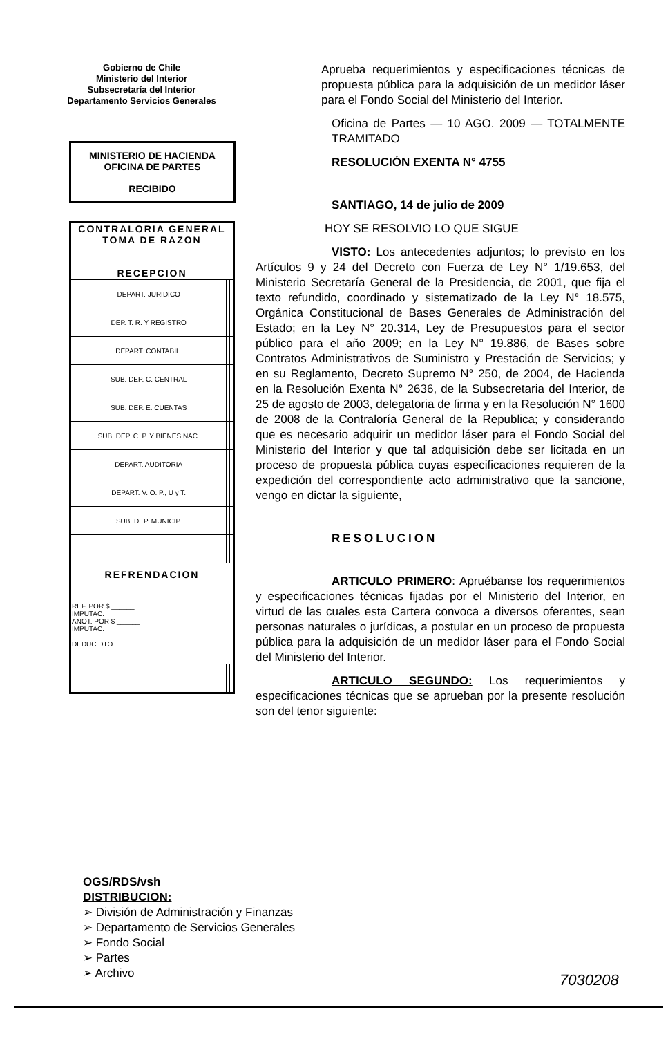Gobierno de Chile
Ministerio del Interior
Subsecretaría del Interior
Departamento Servicios Generales
MINISTERIO DE HACIENDA
OFICINA DE PARTES
RECIBIDO
| CONTRALORIA GENERAL TOMA DE RAZON RECEPCION | | |
| --- | --- | --- |
| DEPART. JURIDICO | | |
| DEP. T. R. Y REGISTRO | | |
| DEPART. CONTABIL. | | |
| SUB. DEP. C. CENTRAL | | |
| SUB. DEP. E. CUENTAS | | |
| SUB. DEP. C. P. Y BIENES NAC. | | |
| DEPART. AUDITORIA | | |
| DEPART. V. O. P., U y T. | | |
| SUB. DEP. MUNICIP. | | |
| REFRENDACION | | |
| REF. POR $ ______ IMPUTAC. ANOT. POR $ ______ IMPUTAC. DEDUC DTO. | | |
Aprueba requerimientos y especificaciones técnicas de propuesta pública para la adquisición de un medidor láser para el Fondo Social del Ministerio del Interior.
Oficina de Partes — 10 AGO. 2009 — TOTALMENTE TRAMITADO
RESOLUCIÓN EXENTA N° 4755
SANTIAGO, 14 de julio de 2009
HOY SE RESOLVIO LO QUE SIGUE
VISTO: Los antecedentes adjuntos; lo previsto en los Artículos 9 y 24 del Decreto con Fuerza de Ley N° 1/19.653, del Ministerio Secretaría General de la Presidencia, de 2001, que fija el texto refundido, coordinado y sistematizado de la Ley N° 18.575, Orgánica Constitucional de Bases Generales de Administración del Estado; en la Ley N° 20.314, Ley de Presupuestos para el sector público para el año 2009; en la Ley N° 19.886, de Bases sobre Contratos Administrativos de Suministro y Prestación de Servicios; y en su Reglamento, Decreto Supremo N° 250, de 2004, de Hacienda en la Resolución Exenta N° 2636, de la Subsecretaria del Interior, de 25 de agosto de 2003, delegatoria de firma y en la Resolución N° 1600 de 2008 de la Contraloría General de la Republica; y considerando que es necesario adquirir un medidor láser para el Fondo Social del Ministerio del Interior y que tal adquisición debe ser licitada en un proceso de propuesta pública cuyas especificaciones requieren de la expedición del correspondiente acto administrativo que la sancione, vengo en dictar la siguiente,
RESOLUCION
ARTICULO PRIMERO: Apruébanse los requerimientos y especificaciones técnicas fijadas por el Ministerio del Interior, en virtud de las cuales esta Cartera convoca a diversos oferentes, sean personas naturales o jurídicas, a postular en un proceso de propuesta pública para la adquisición de un medidor láser para el Fondo Social del Ministerio del Interior.
ARTICULO SEGUNDO: Los requerimientos y especificaciones técnicas que se aprueban por la presente resolución son del tenor siguiente:
OGS/RDS/vsh
DISTRIBUCION:
➢ División de Administración y Finanzas
➢ Departamento de Servicios Generales
➢ Fondo Social
➢ Partes
➢ Archivo
7030208